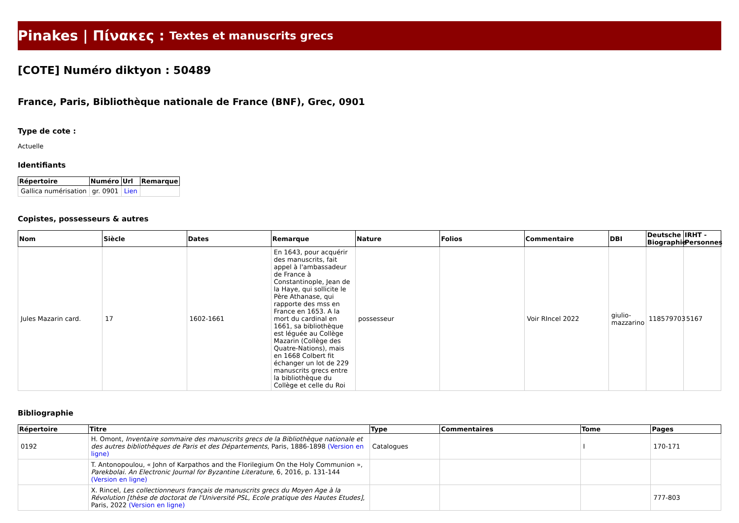Pinakes | Πίνακες : Textes et manuscrits grecs
[COTE] Numéro diktyon : 50489
France, Paris, Bibliothèque nationale de France (BNF), Grec, 0901
Type de cote :
Actuelle
Identifiants
| Répertoire | Numéro | Url | Remarque |
| --- | --- | --- | --- |
| Gallica numérisation | gr. 0901 | Lien | |
Copistes, possesseurs & autres
| Nom | Siècle | Dates | Remarque | Nature | Folios | Commentaire | DBI | Deutsche Biographie | IRHT - Personnes |
| --- | --- | --- | --- | --- | --- | --- | --- | --- | --- |
| Jules Mazarin card. | 17 | 1602-1661 | En 1643, pour acquérir des manuscrits, fait appel à l'ambassadeur de France à Constantinople, Jean de la Haye, qui sollicite le Père Athanase, qui rapporte des mss en France en 1653. A la mort du cardinal en 1661, sa bibliothèque est léguée au Collège Mazarin (Collège des Quatre-Nations), mais en 1668 Colbert fit échanger un lot de 229 manuscrits grecs entre la bibliothèque du Collège et celle du Roi | possesseur | | Voir RIncel 2022 | giulio-mazzarino | 118579703 | 5167 |
Bibliographie
| Répertoire | Titre | Type | Commentaires | Tome | Pages |
| --- | --- | --- | --- | --- | --- |
| 0192 | H. Omont, Inventaire sommaire des manuscrits grecs de la Bibliothèque nationale et des autres bibliothèques de Paris et des Départements , Paris, 1886-1898 (Version en ligne) | Catalogues | | I | 170-171 |
| | T. Antonopoulou, « John of Karpathos and the Florilegium On the Holy Communion », Parekbolai. An Electronic Journal for Byzantine Literature , 6, 2016, p. 131-144 (Version en ligne) | | | | |
| | X. Rincel, Les collectionneurs français de manuscrits grecs du Moyen Age à la Révolution [thèse de doctorat de l'Université PSL, Ecole pratique des Hautes Etudes] , Paris, 2022 (Version en ligne) | | | | 777-803 |